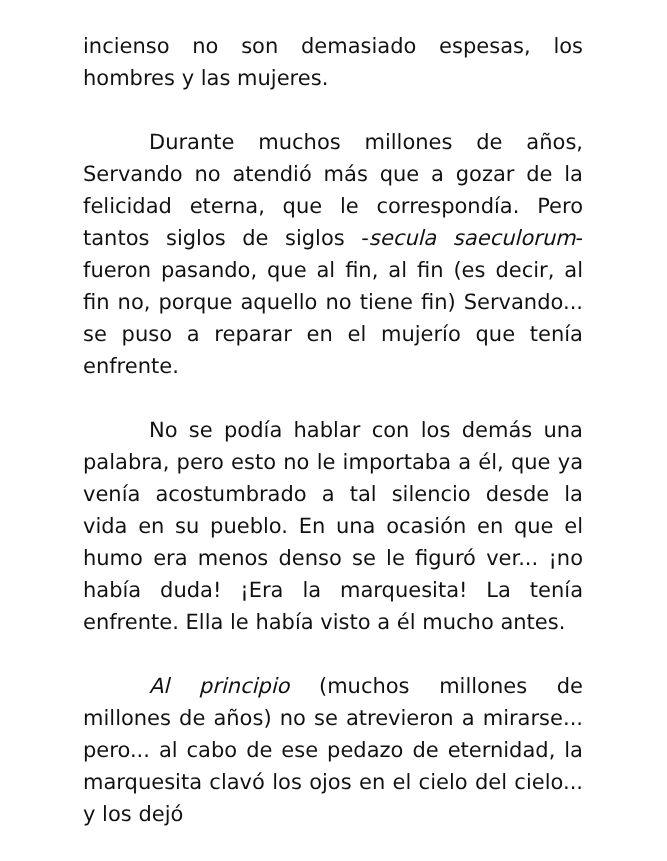incienso no son demasiado espesas, los hombres y las mujeres.
Durante muchos millones de años, Servando no atendió más que a gozar de la felicidad eterna, que le correspondía. Pero tantos siglos de siglos -secula saeculorum- fueron pasando, que al fin, al fin (es decir, al fin no, porque aquello no tiene fin) Servando... se puso a reparar en el mujerío que tenía enfrente.
No se podía hablar con los demás una palabra, pero esto no le importaba a él, que ya venía acostumbrado a tal silencio desde la vida en su pueblo. En una ocasión en que el humo era menos denso se le figuró ver... ¡no había duda! ¡Era la marquesita! La tenía enfrente. Ella le había visto a él mucho antes.
Al principio (muchos millones de millones de años) no se atrevieron a mirarse... pero... al cabo de ese pedazo de eternidad, la marquesita clavó los ojos en el cielo del cielo... y los dejó